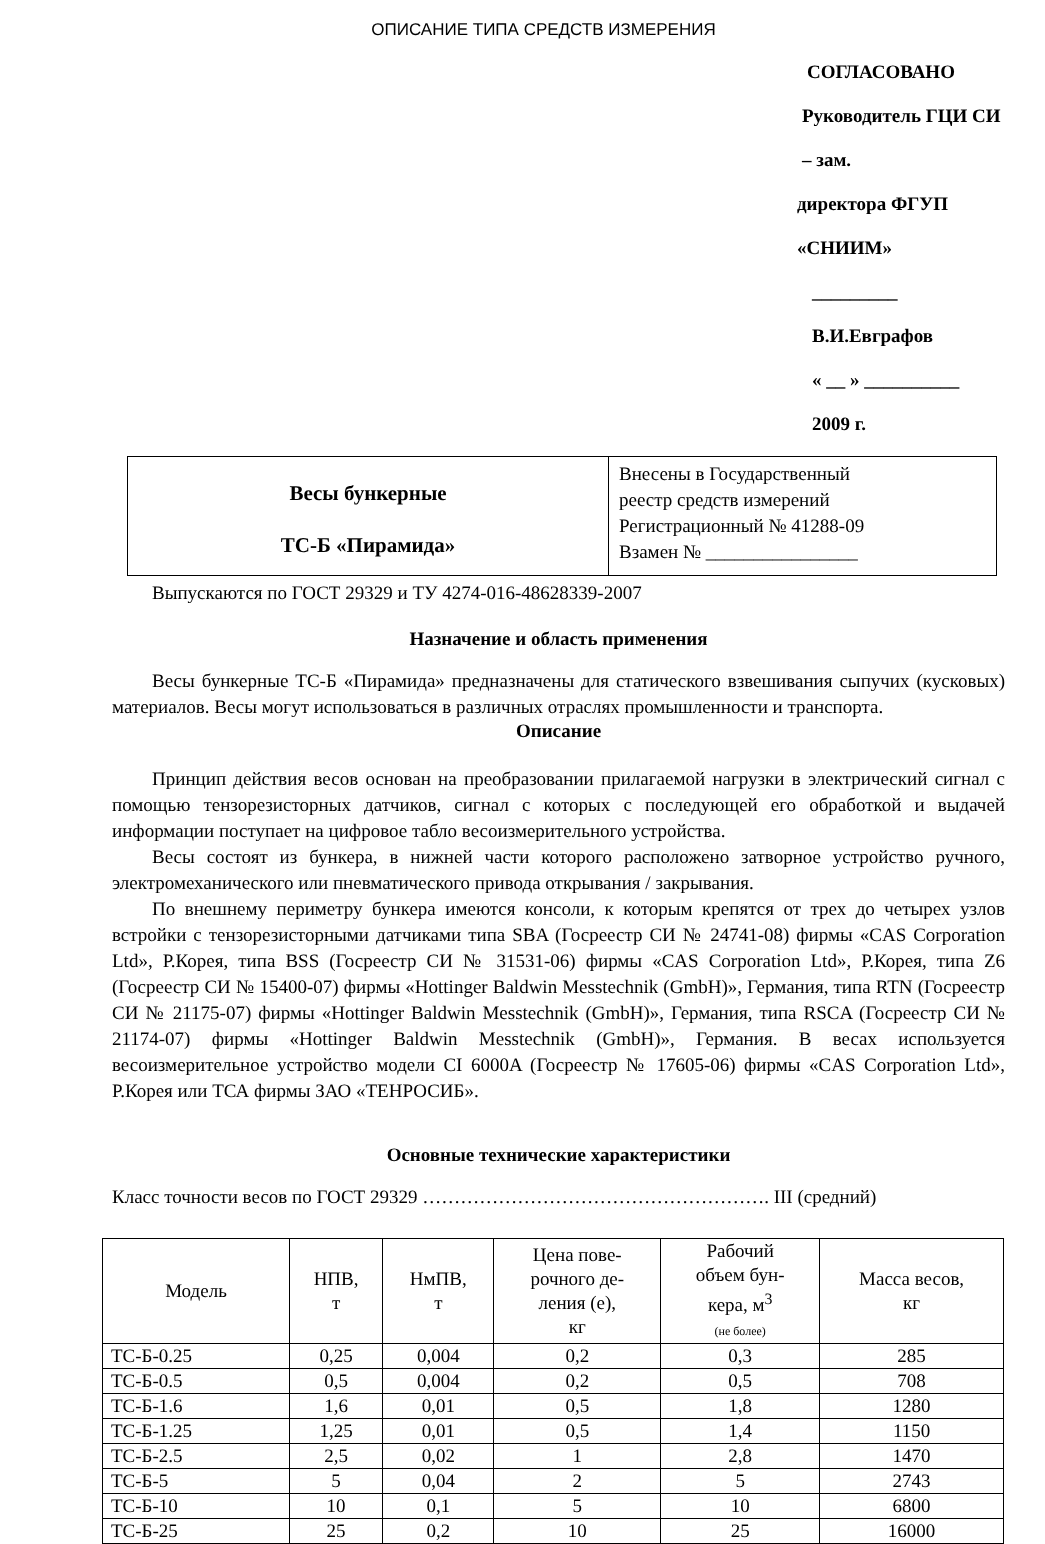ОПИСАНИЕ ТИПА СРЕДСТВ ИЗМЕРЕНИЯ
СОГЛАСОВАНО
Руководитель ГЦИ СИ – зам.
директора ФГУП «СНИИМ»
_________ В.И.Евграфов
« __ » __________ 2009 г.
| Весы бункерные ТС-Б «Пирамида» | Внесены в Государственный реестр средств измерений Регистрационный № 41288-09 Взамен № ________________ |
Выпускаются по ГОСТ 29329 и ТУ 4274-016-48628339-2007
Назначение и область применения
Весы бункерные ТС-Б «Пирамида» предназначены для статического взвешивания сыпучих (кусковых) материалов. Весы могут использоваться в различных отраслях промышленности и транспорта.
Описание
Принцип действия весов основан на преобразовании прилагаемой нагрузки в электрический сигнал с помощью тензорезисторных датчиков, сигнал с которых с последующей его обработкой и выдачей информации поступает на цифровое табло весоизмерительного устройства.
Весы состоят из бункера, в нижней части которого расположено затворное устройство ручного, электромеханического или пневматического привода открывания / закрывания.
По внешнему периметру бункера имеются консоли, к которым крепятся от трех до четырех узлов встройки с тензорезисторными датчиками типа SBA (Госреестр СИ № 24741-08) фирмы «CAS Corporation Ltd», Р.Корея, типа BSS (Госреестр СИ № 31531-06) фирмы «CAS Corporation Ltd», Р.Корея, типа Z6 (Госреестр СИ № 15400-07) фирмы «Hottinger Baldwin Messtechnik (GmbH)», Германия, типа RTN (Госреестр СИ № 21175-07) фирмы «Hottinger Baldwin Messtechnik (GmbH)», Германия, типа RSCA (Госреестр СИ № 21174-07) фирмы «Hottinger Baldwin Messtechnik (GmbH)», Германия. В весах используется весоизмерительное устройство модели CI 6000A (Госреестр № 17605-06) фирмы «CAS Corporation Ltd», Р.Корея или ТСА фирмы ЗАО «ТЕНРОСИБ».
Основные технические характеристики
Класс точности весов по ГОСТ 29329 ………………………………………………. III (средний)
| Модель | НПВ, т | НмПВ, т | Цена пове- рочного де- ления (е), кг | Рабочий объем бун- кера, м<sup>3</sup> (не более) | Масса весов, кг |
| --- | --- | --- | --- | --- | --- |
| ТС-Б-0.25 | 0,25 | 0,004 | 0,2 | 0,3 | 285 |
| ТС-Б-0.5 | 0,5 | 0,004 | 0,2 | 0,5 | 708 |
| ТС-Б-1.6 | 1,6 | 0,01 | 0,5 | 1,8 | 1280 |
| ТС-Б-1.25 | 1,25 | 0,01 | 0,5 | 1,4 | 1150 |
| ТС-Б-2.5 | 2,5 | 0,02 | 1 | 2,8 | 1470 |
| ТС-Б-5 | 5 | 0,04 | 2 | 5 | 2743 |
| ТС-Б-10 | 10 | 0,1 | 5 | 10 | 6800 |
| ТС-Б-25 | 25 | 0,2 | 10 | 25 | 16000 |